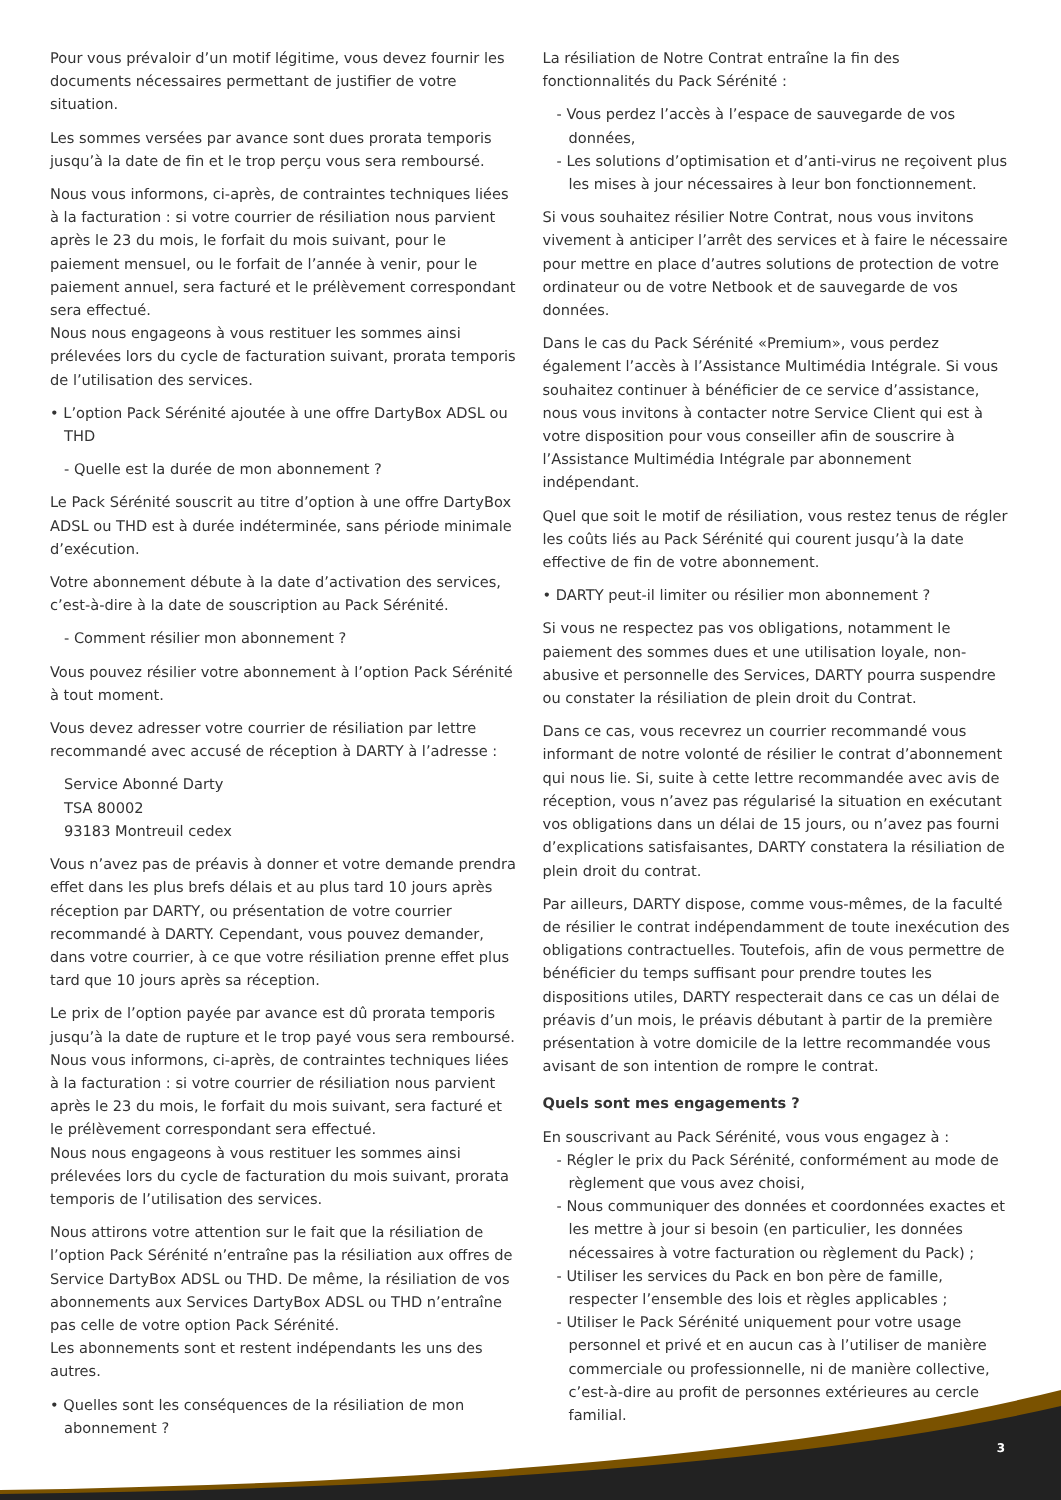Pour vous prévaloir d’un motif légitime, vous devez fournir les documents nécessaires permettant de justifier de votre situation.
Les sommes versées par avance sont dues prorata temporis jusqu’à la date de fin et le trop perçu vous sera remboursé.
Nous vous informons, ci-après, de contraintes techniques liées à la facturation : si votre courrier de résiliation nous parvient après le 23 du mois, le forfait du mois suivant, pour le paiement mensuel, ou le forfait de l’année à venir, pour le paiement annuel, sera facturé et le prélèvement correspondant sera effectué.
Nous nous engageons à vous restituer les sommes ainsi prélevées lors du cycle de facturation suivant, prorata temporis de l’utilisation des services.
• L’option Pack Sérénité ajoutée à une offre DartyBox ADSL ou THD
- Quelle est la durée de mon abonnement ?
Le Pack Sérénité souscrit au titre d’option à une offre DartyBox ADSL ou THD est à durée indéterminée, sans période minimale d’exécution.
Votre abonnement débute à la date d’activation des services, c’est-à-dire à la date de souscription au Pack Sérénité.
- Comment résilier mon abonnement ?
Vous pouvez résilier votre abonnement à l’option Pack Sérénité à tout moment.
Vous devez adresser votre courrier de résiliation par lettre recommandé avec accusé de réception à DARTY à l’adresse :
Service Abonné Darty
TSA 80002
93183 Montreuil cedex
Vous n’avez pas de préavis à donner et votre demande prendra effet dans les plus brefs délais et au plus tard 10 jours après réception par DARTY, ou présentation de votre courrier recommandé à DARTY. Cependant, vous pouvez demander, dans votre courrier, à ce que votre résiliation prenne effet plus tard que 10 jours après sa réception.
Le prix de l’option payée par avance est dû prorata temporis jusqu’à la date de rupture et le trop payé vous sera remboursé. Nous vous informons, ci-après, de contraintes techniques liées à la facturation : si votre courrier de résiliation nous parvient après le 23 du mois, le forfait du mois suivant, sera facturé et le prélèvement correspondant sera effectué.
Nous nous engageons à vous restituer les sommes ainsi prélevées lors du cycle de facturation du mois suivant, prorata temporis de l’utilisation des services.
Nous attirons votre attention sur le fait que la résiliation de l’option Pack Sérénité n’entraîne pas la résiliation aux offres de Service DartyBox ADSL ou THD. De même, la résiliation de vos abonnements aux Services DartyBox ADSL ou THD n’entraîne pas celle de votre option Pack Sérénité.
Les abonnements sont et restent indépendants les uns des autres.
• Quelles sont les conséquences de la résiliation de mon abonnement ?
La résiliation de Notre Contrat entraîne la fin des fonctionnalités du Pack Sérénité :
- Vous perdez l’accès à l’espace de sauvegarde de vos données,
- Les solutions d’optimisation et d’anti-virus ne reçoivent plus les mises à jour nécessaires à leur bon fonctionnement.
Si vous souhaitez résilier Notre Contrat, nous vous invitons vivement à anticiper l’arrêt des services et à faire le nécessaire pour mettre en place d’autres solutions de protection de votre ordinateur ou de votre Netbook et de sauvegarde de vos données.
Dans le cas du Pack Sérénité «Premium», vous perdez également l’accès à l’Assistance Multimédia Intégrale. Si vous souhaitez continuer à bénéficier de ce service d’assistance, nous vous invitons à contacter notre Service Client qui est à votre disposition pour vous conseiller afin de souscrire à l’Assistance Multimédia Intégrale par abonnement indépendant.
Quel que soit le motif de résiliation, vous restez tenus de régler les coûts liés au Pack Sérénité qui courent jusqu’à la date effective de fin de votre abonnement.
• DARTY peut-il limiter ou résilier mon abonnement ?
Si vous ne respectez pas vos obligations, notamment le paiement des sommes dues et une utilisation loyale, non-abusive et personnelle des Services, DARTY pourra suspendre ou constater la résiliation de plein droit du Contrat.
Dans ce cas, vous recevrez un courrier recommandé vous informant de notre volonté de résilier le contrat d’abonnement qui nous lie. Si, suite à cette lettre recommandée avec avis de réception, vous n’avez pas régularisé la situation en exécutant vos obligations dans un délai de 15 jours, ou n’avez pas fourni d’explications satisfaisantes, DARTY constatera la résiliation de plein droit du contrat.
Par ailleurs, DARTY dispose, comme vous-mêmes, de la faculté de résilier le contrat indépendamment de toute inexécution des obligations contractuelles. Toutefois, afin de vous permettre de bénéficier du temps suffisant pour prendre toutes les dispositions utiles, DARTY respecterait dans ce cas un délai de préavis d’un mois, le préavis débutant à partir de la première présentation à votre domicile de la lettre recommandée vous avisant de son intention de rompre le contrat.
Quels sont mes engagements ?
En souscrivant au Pack Sérénité, vous vous engagez à :
- Régler le prix du Pack Sérénité, conformément au mode de règlement que vous avez choisi,
- Nous communiquer des données et coordonnées exactes et les mettre à jour si besoin (en particulier, les données nécessaires à votre facturation ou règlement du Pack) ;
- Utiliser les services du Pack en bon père de famille, respecter l’ensemble des lois et règles applicables ;
- Utiliser le Pack Sérénité uniquement pour votre usage personnel et privé et en aucun cas à l’utiliser de manière commerciale ou professionnelle, ni de manière collective, c’est-à-dire au profit de personnes extérieures au cercle familial.
3